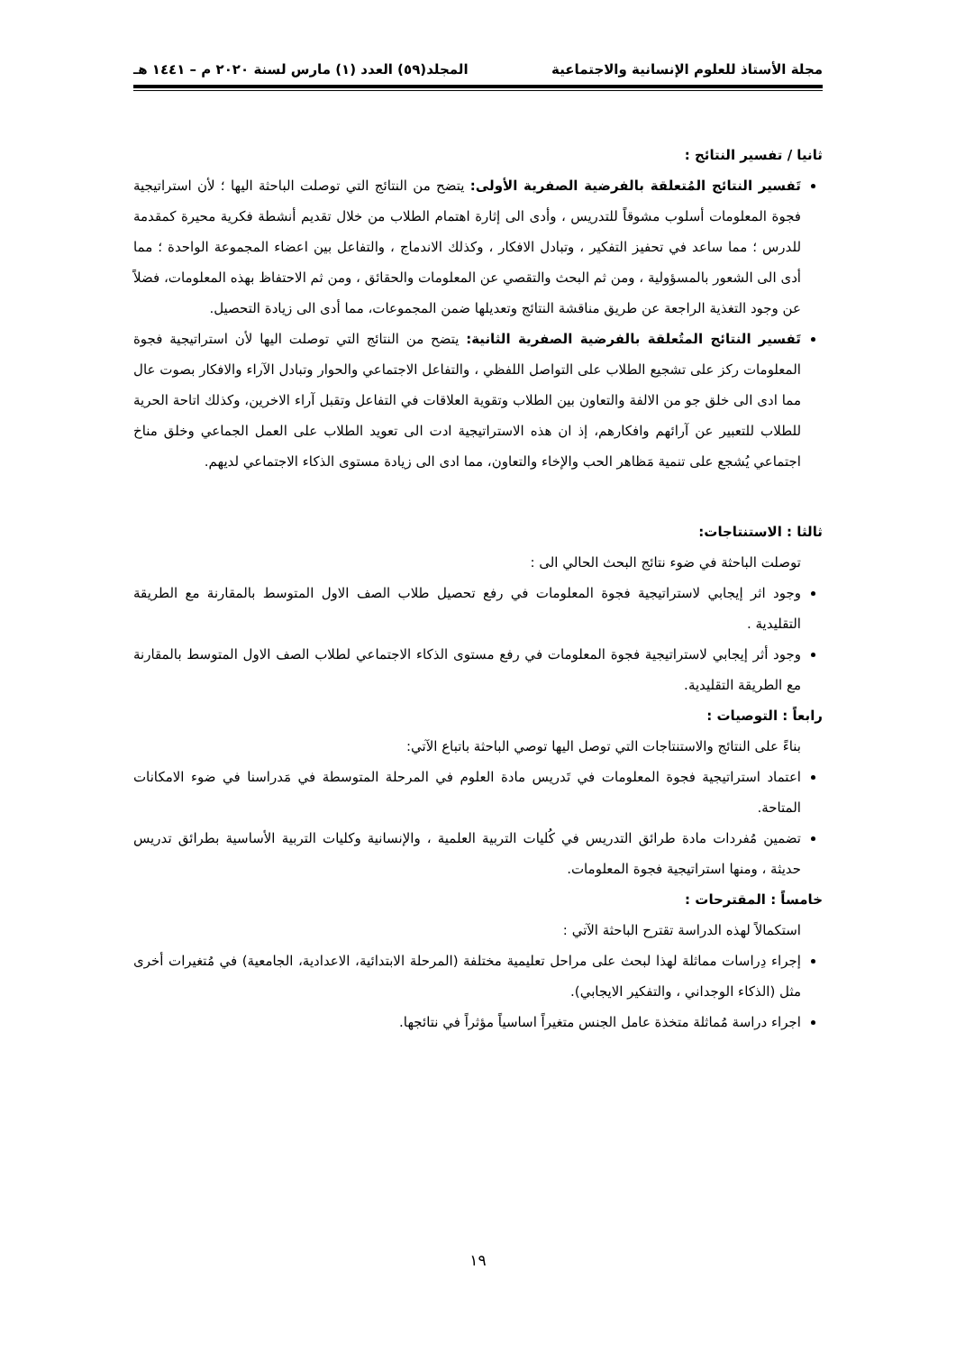مجلة الأستاذ للعلوم الإنسانية والاجتماعية المجلد(٥٩) العدد (١) مارس لسنة ٢٠٢٠ م – ١٤٤١ هـ
ثانيا / تفسير النتائج :
تَفسير النتائج المُتعلقة بالفرضية الصفرية الأولى: يتضح من النتائج التي توصلت الباحثة اليها ؛ لأن استراتيجية فجوة المعلومات أسلوب مشوقاً للتدريس ، وأدى الى إثارة اهتمام الطلاب من خلال تقديم أنشطة فكرية محيرة كمقدمة للدرس ؛ مما ساعد في تحفيز التفكير ، وتبادل الافكار ، وكذلك الاندماج ، والتفاعل بين اعضاء المجموعة الواحدة ؛ مما أدى الى الشعور بالمسؤولية ، ومن ثم البحث والتقصي عن المعلومات والحقائق ، ومن ثم الاحتفاظ بهذه المعلومات، فضلاً عن وجود التغذية الراجعة عن طريق مناقشة النتائج وتعديلها ضمن المجموعات، مما أدى الى زيادة التحصيل.
تَفسير النتائج المتُعلقة بالفرضية الصفرية الثانية: يتضح من النتائج التي توصلت اليها لأن استراتيجية فجوة المعلومات ركز على تشجيع الطلاب على التواصل اللفظي ، والتفاعل الاجتماعي والحوار وتبادل الآراء والافكار بصوت عال مما ادى الى خلق جو من الالفة والتعاون بين الطلاب وتقوية العلاقات في التفاعل وتقبل آراء الاخرين، وكذلك اتاحة الحرية للطلاب للتعبير عن آرائهم وافكارهم، إذ ان هذه الاستراتيجية ادت الى تعويد الطلاب على العمل الجماعي وخلق مناخ اجتماعي يُشجع على تنمية مَظاهر الحب والإخاء والتعاون، مما ادى الى زيادة مستوى الذكاء الاجتماعي لديهم.
ثالثا : الاستنتاجات:
توصلت الباحثة في ضوء نتائج البحث الحالي الى :
وجود اثر إيجابي لاستراتيجية فجوة المعلومات في رفع تحصيل طلاب الصف الاول المتوسط بالمقارنة مع الطريقة التقليدية .
وجود أثر إيجابي لاستراتيجية فجوة المعلومات في رفع مستوى الذكاء الاجتماعي لطلاب الصف الاول المتوسط بالمقارنة مع الطريقة التقليدية.
رابعاً : التوصيات :
بناءً على النتائج والاستنتاجات التي توصل اليها توصي الباحثة باتباع الآتي:
اعتماد استراتيجية فجوة المعلومات في تَدريس مادة العلوم في المرحلة المتوسطة في مَدراسنا في ضوء الامكانات المتاحة.
تضمين مُفردات مادة طرائق التدريس في كُليات التربية العلمية ، والإنسانية وكليات التربية الأساسية بطرائق تدريس حديثة ، ومنها استراتيجية فجوة المعلومات.
خامساً : المقترحات :
استكمالاً لهذه الدراسة تقترح الباحثة الآتي :
إجراء دِراسات مماثلة لهذا لبحث على مراحل تعليمية مختلفة (المرحلة الابتدائية، الاعدادية، الجامعية) في مُتغيرات أخرى مثل (الذكاء الوجداني ، والتفكير الايجابي).
اجراء دراسة مُماثلة متخذة عامل الجنس متغيراً اساسياً مؤثراً في نتائجها.
١٩